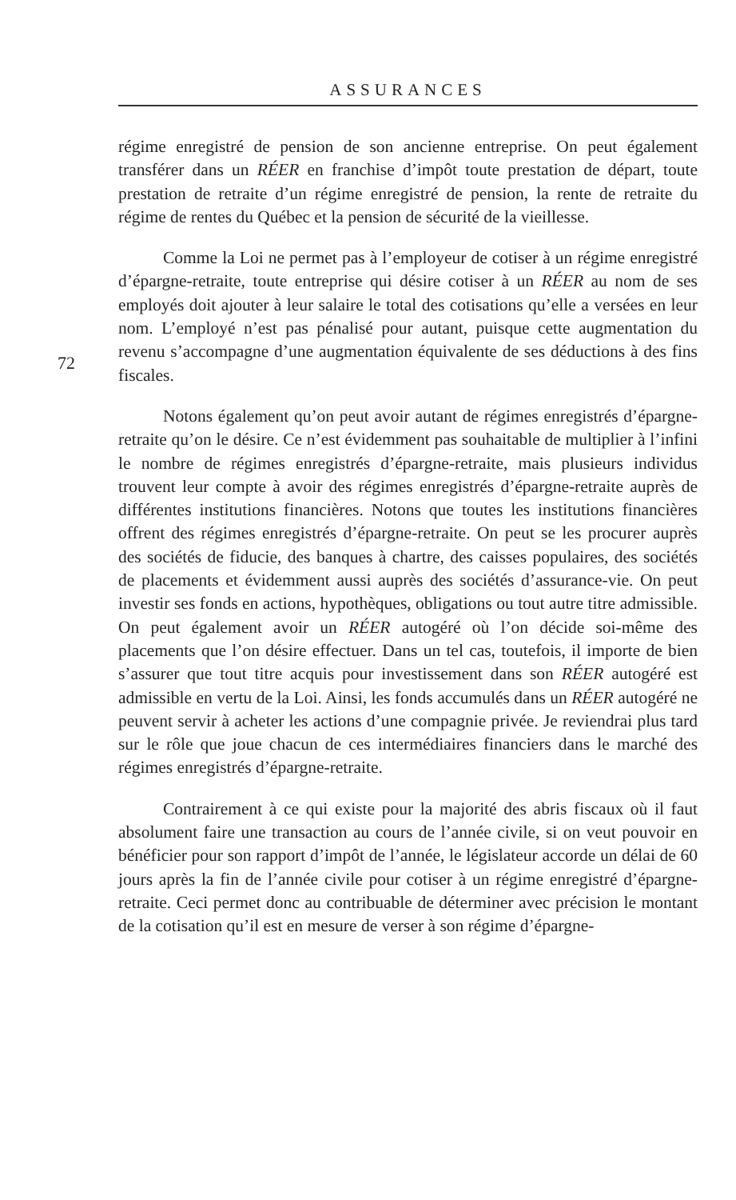ASSURANCES
72
régime enregistré de pension de son ancienne entreprise. On peut également transférer dans un RÉER en franchise d’impôt toute prestation de départ, toute prestation de retraite d’un régime enregistré de pension, la rente de retraite du régime de rentes du Québec et la pension de sécurité de la vieillesse.
Comme la Loi ne permet pas à l’employeur de cotiser à un régime enregistré d’épargne-retraite, toute entreprise qui désire cotiser à un RÉER au nom de ses employés doit ajouter à leur salaire le total des cotisations qu’elle a versées en leur nom. L’employé n’est pas pénalisé pour autant, puisque cette augmentation du revenu s’accompagne d’une augmentation équivalente de ses déductions à des fins fiscales.
Notons également qu’on peut avoir autant de régimes enregistrés d’épargne-retraite qu’on le désire. Ce n’est évidemment pas souhaitable de multiplier à l’infini le nombre de régimes enregistrés d’épargne-retraite, mais plusieurs individus trouvent leur compte à avoir des régimes enregistrés d’épargne-retraite auprès de différentes institutions financières. Notons que toutes les institutions financières offrent des régimes enregistrés d’épargne-retraite. On peut se les procurer auprès des sociétés de fiducie, des banques à chartre, des caisses populaires, des sociétés de placements et évidemment aussi auprès des sociétés d’assurance-vie. On peut investir ses fonds en actions, hypothèques, obligations ou tout autre titre admissible. On peut également avoir un RÉER autogéré où l’on décide soi-même des placements que l’on désire effectuer. Dans un tel cas, toutefois, il importe de bien s’assurer que tout titre acquis pour investissement dans son RÉER autogéré est admissible en vertu de la Loi. Ainsi, les fonds accumulés dans un RÉER autogéré ne peuvent servir à acheter les actions d’une compagnie privée. Je reviendrai plus tard sur le rôle que joue chacun de ces intermédiaires financiers dans le marché des régimes enregistrés d’épargne-retraite.
Contrairement à ce qui existe pour la majorité des abris fiscaux où il faut absolument faire une transaction au cours de l’année civile, si on veut pouvoir en bénéficier pour son rapport d’impôt de l’année, le législateur accorde un délai de 60 jours après la fin de l’année civile pour cotiser à un régime enregistré d’épargne-retraite. Ceci permet donc au contribuable de déterminer avec précision le montant de la cotisation qu’il est en mesure de verser à son régime d’épargne-